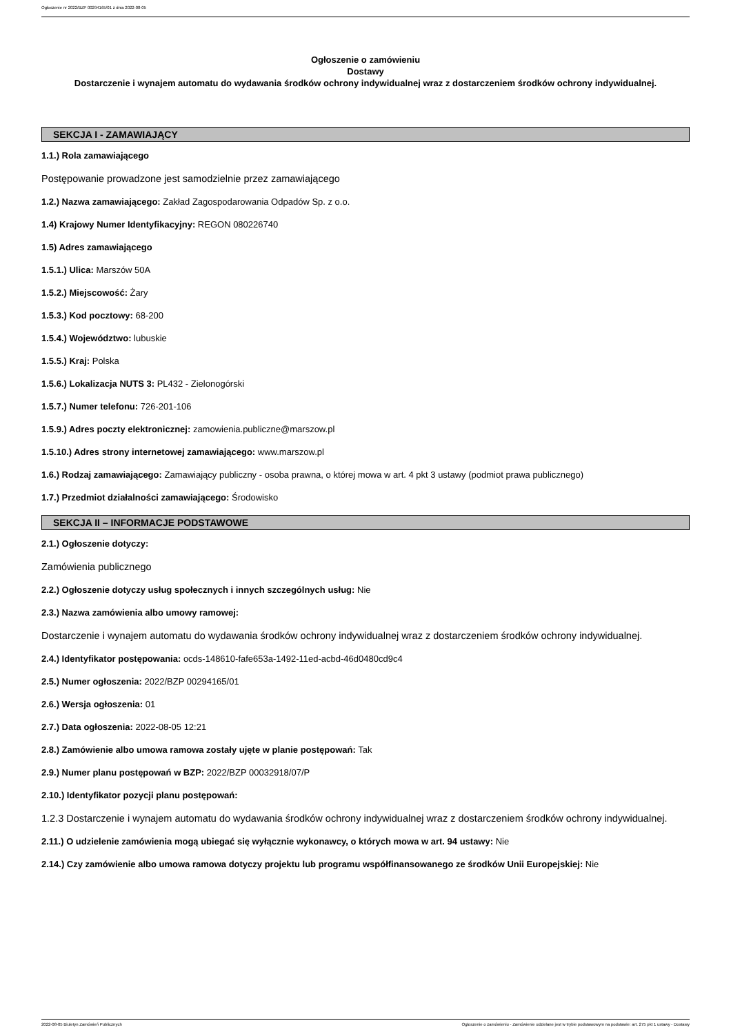Ogłoszenie nr 2022/BZP 00294165/01 z dnia 2022-08-05
Ogłoszenie o zamówieniu
Dostawy
Dostarczenie i wynajem automatu do wydawania środków ochrony indywidualnej wraz z dostarczeniem środków ochrony indywidualnej.
SEKCJA I - ZAMAWIAJĄCY
1.1.) Rola zamawiającego
Postępowanie prowadzone jest samodzielnie przez zamawiającego
1.2.) Nazwa zamawiającego: Zakład Zagospodarowania Odpadów Sp. z o.o.
1.4) Krajowy Numer Identyfikacyjny: REGON 080226740
1.5) Adres zamawiającego
1.5.1.) Ulica: Marszów 50A
1.5.2.) Miejscowość: Żary
1.5.3.) Kod pocztowy: 68-200
1.5.4.) Województwo: lubuskie
1.5.5.) Kraj: Polska
1.5.6.) Lokalizacja NUTS 3: PL432 - Zielonogórski
1.5.7.) Numer telefonu: 726-201-106
1.5.9.) Adres poczty elektronicznej: zamowienia.publiczne@marszow.pl
1.5.10.) Adres strony internetowej zamawiającego: www.marszow.pl
1.6.) Rodzaj zamawiającego: Zamawiający publiczny - osoba prawna, o której mowa w art. 4 pkt 3 ustawy (podmiot prawa publicznego)
1.7.) Przedmiot działalności zamawiającego: Środowisko
SEKCJA II – INFORMACJE PODSTAWOWE
2.1.) Ogłoszenie dotyczy:
Zamówienia publicznego
2.2.) Ogłoszenie dotyczy usług społecznych i innych szczególnych usług: Nie
2.3.) Nazwa zamówienia albo umowy ramowej:
Dostarczenie i wynajem automatu do wydawania środków ochrony indywidualnej wraz z dostarczeniem środków ochrony indywidualnej.
2.4.) Identyfikator postępowania: ocds-148610-fafe653a-1492-11ed-acbd-46d0480cd9c4
2.5.) Numer ogłoszenia: 2022/BZP 00294165/01
2.6.) Wersja ogłoszenia: 01
2.7.) Data ogłoszenia: 2022-08-05 12:21
2.8.) Zamówienie albo umowa ramowa zostały ujęte w planie postępowań: Tak
2.9.) Numer planu postępowań w BZP: 2022/BZP 00032918/07/P
2.10.) Identyfikator pozycji planu postępowań:
1.2.3 Dostarczenie i wynajem automatu do wydawania środków ochrony indywidualnej wraz z dostarczeniem środków ochrony indywidualnej.
2.11.) O udzielenie zamówienia mogą ubiegać się wyłącznie wykonawcy, o których mowa w art. 94 ustawy: Nie
2.14.) Czy zamówienie albo umowa ramowa dotyczy projektu lub programu współfinansowanego ze środków Unii Europejskiej: Nie
2022-08-05 Biuletyn Zamówień Publicznych Ogłoszenie o zamówieniu - Zamówienie udzielane jest w trybie podstawowym na podstawie: art. 275 pkt 1 ustawy - Dostawy